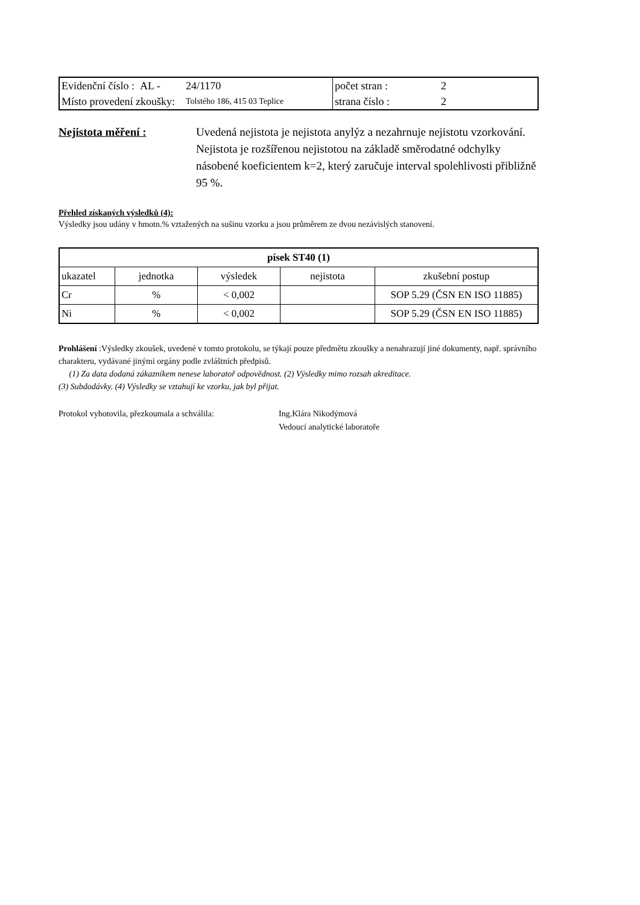| Evidenční číslo : AL - | 24/1170 | počet stran : | 2 |
| Místo provedení zkoušky: | Tolstého 186, 415 03 Teplice | strana číslo : | 2 |
Nejistota měření : Uvedená nejistota je nejistota anylýz a nezahrnuje nejistotu vzorkování. Nejistota je rozšířenou nejistotou na základě směrodatné odchylky násobené koeficientem k=2, který zaručuje interval spolehlivosti přibližně 95 %.
Přehled získaných výsledků (4):
Výsledky jsou udány v hmotn.% vztažených na sušinu vzorku a jsou průměrem ze dvou nezávislých stanovení.
| písek ST40 (1) | | | | |
| --- | --- | --- | --- | --- |
| ukazatel | jednotka | výsledek | nejistota | zkušební postup |
| Cr | % | < 0,002 | | SOP 5.29 (ČSN EN ISO 11885) |
| Ni | % | < 0,002 | | SOP 5.29 (ČSN EN ISO 11885) |
Prohlášení :Výsledky zkoušek, uvedené v tomto protokolu, se týkají pouze předmětu zkoušky a nenahrazují jiné dokumenty, např. správního charakteru, vydávané jinými orgány podle zvláštních předpisů.
(1) Za data dodaná zákazníkem nenese laboratoř odpovědnost. (2) Výsledky mimo rozsah akreditace.
(3) Subdodávky. (4) Výsledky se vztahují ke vzorku, jak byl přijat.
Protokol vyhotovila, přezkoumala a schválila:
Ing.Klára Nikodýmová
Vedoucí analytické laboratoře